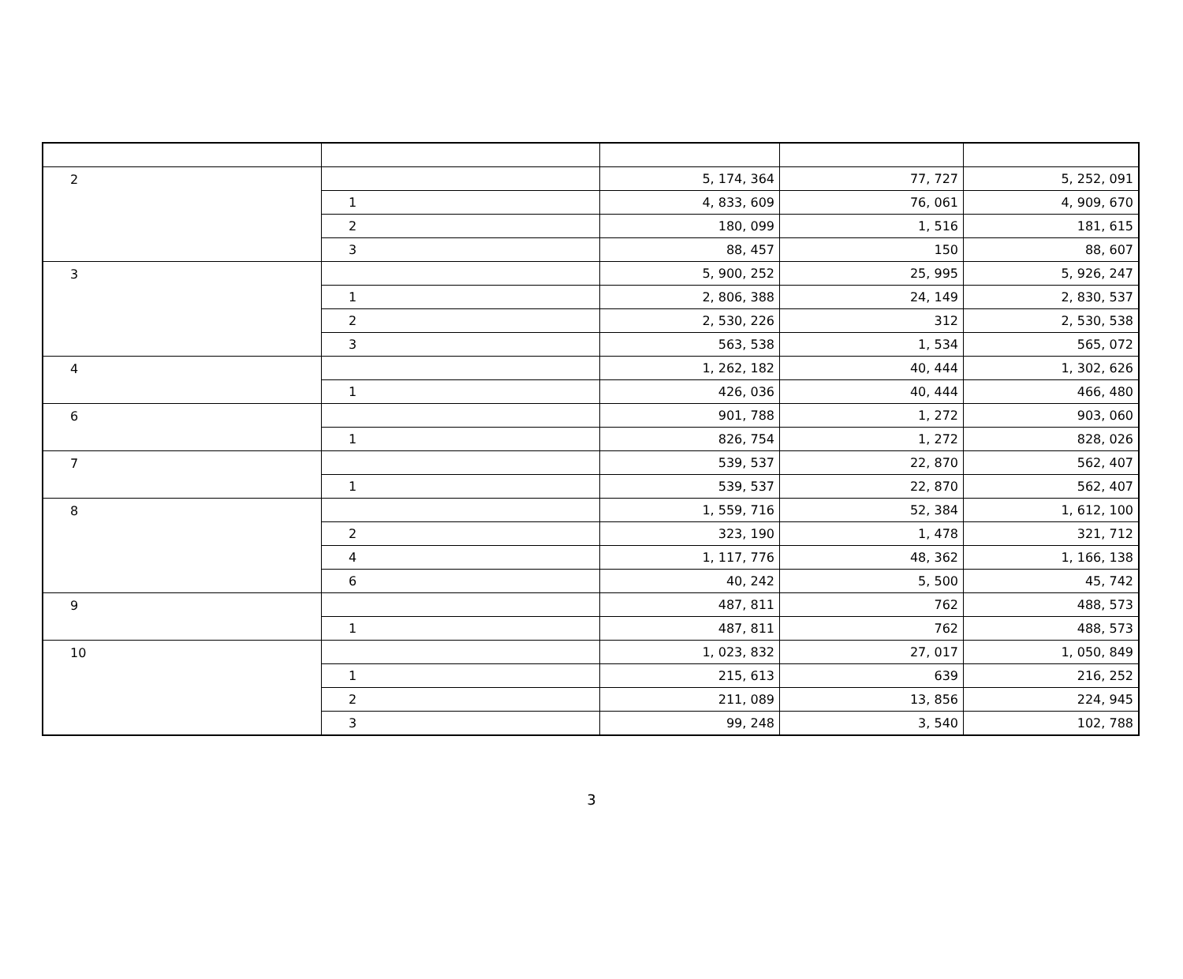| 2 | | 5, 174, 364 | 77, 727 | 5, 252, 091 |
| | 1 | 4, 833, 609 | 76, 061 | 4, 909, 670 |
| | 2 | 180, 099 | 1, 516 | 181, 615 |
| | 3 | 88, 457 | 150 | 88, 607 |
| 3 | | 5, 900, 252 | 25, 995 | 5, 926, 247 |
| | 1 | 2, 806, 388 | 24, 149 | 2, 830, 537 |
| | 2 | 2, 530, 226 | 312 | 2, 530, 538 |
| | 3 | 563, 538 | 1, 534 | 565, 072 |
| 4 | | 1, 262, 182 | 40, 444 | 1, 302, 626 |
| | 1 | 426, 036 | 40, 444 | 466, 480 |
| 6 | | 901, 788 | 1, 272 | 903, 060 |
| | 1 | 826, 754 | 1, 272 | 828, 026 |
| 7 | | 539, 537 | 22, 870 | 562, 407 |
| | 1 | 539, 537 | 22, 870 | 562, 407 |
| 8 | | 1, 559, 716 | 52, 384 | 1, 612, 100 |
| | 2 | 323, 190 | 1, 478 | 321, 712 |
| | 4 | 1, 117, 776 | 48, 362 | 1, 166, 138 |
| | 6 | 40, 242 | 5, 500 | 45, 742 |
| 9 | | 487, 811 | 762 | 488, 573 |
| | 1 | 487, 811 | 762 | 488, 573 |
| 10 | | 1, 023, 832 | 27, 017 | 1, 050, 849 |
| | 1 | 215, 613 | 639 | 216, 252 |
| | 2 | 211, 089 | 13, 856 | 224, 945 |
| | 3 | 99, 248 | 3, 540 | 102, 788 |
3